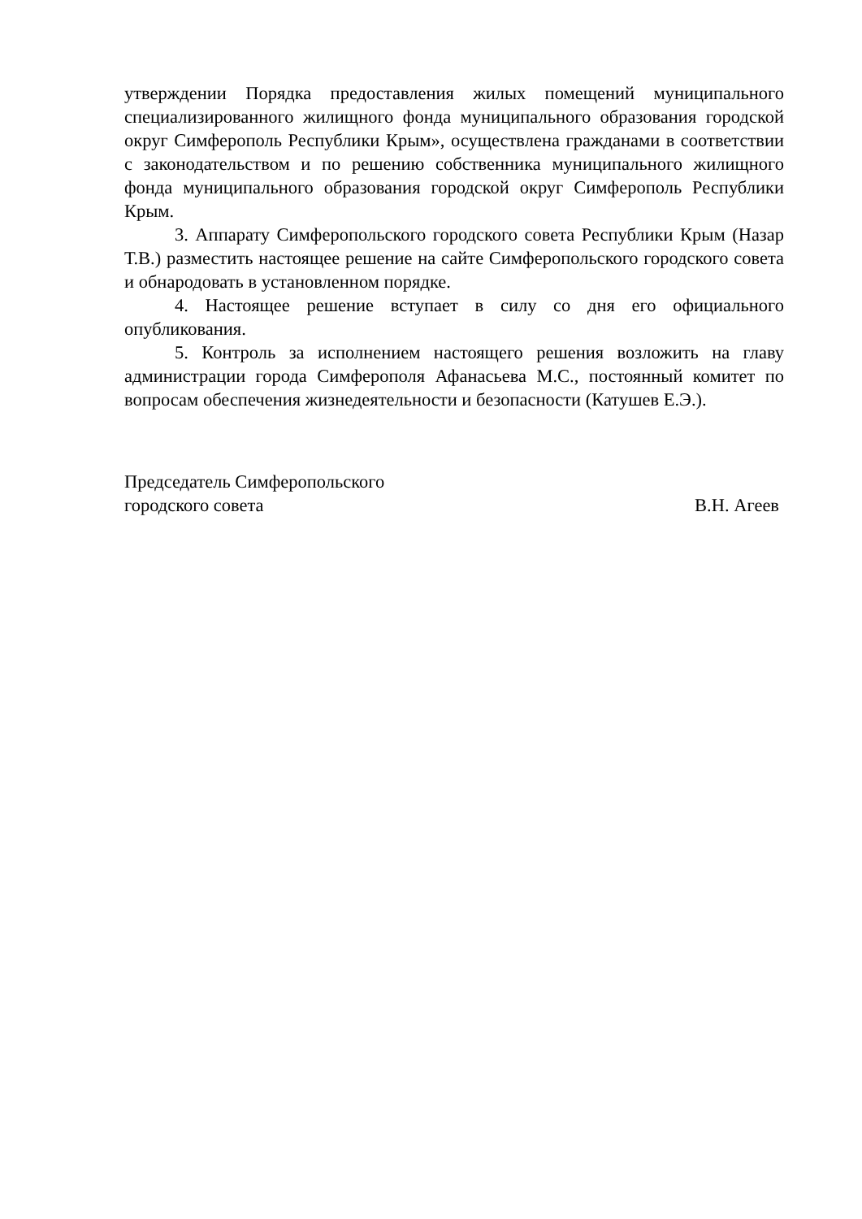утверждении Порядка предоставления жилых помещений муниципального специализированного жилищного фонда муниципального образования городской округ Симферополь Республики Крым», осуществлена гражданами в соответствии с законодательством и по решению собственника муниципального жилищного фонда муниципального образования городской округ Симферополь Республики Крым.
3. Аппарату Симферопольского городского совета Республики Крым (Назар Т.В.) разместить настоящее решение на сайте Симферопольского городского совета и обнародовать в установленном порядке.
4. Настоящее решение вступает в силу со дня его официального опубликования.
5. Контроль за исполнением настоящего решения возложить на главу администрации города Симферополя Афанасьева М.С., постоянный комитет по вопросам обеспечения жизнедеятельности и безопасности (Катушев Е.Э.).
Председатель Симферопольского
городского совета В.Н. Агеев